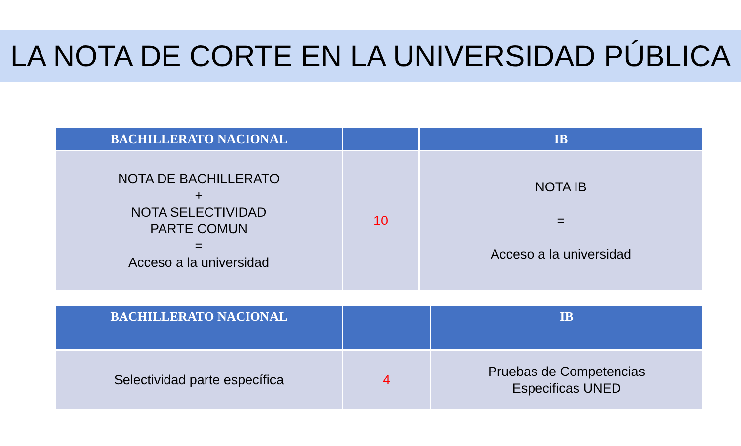LA NOTA DE CORTE EN LA UNIVERSIDAD PÚBLICA
| BACHILLERATO NACIONAL | | IB |
| --- | --- | --- |
| NOTA DE BACHILLERATO + NOTA SELECTIVIDAD PARTE COMUN = Acceso a la universidad | 10 | NOTA IB = Acceso a la universidad |
| BACHILLERATO NACIONAL | | IB |
| --- | --- | --- |
| Selectividad parte específica | 4 | Pruebas de Competencias Especificas UNED |